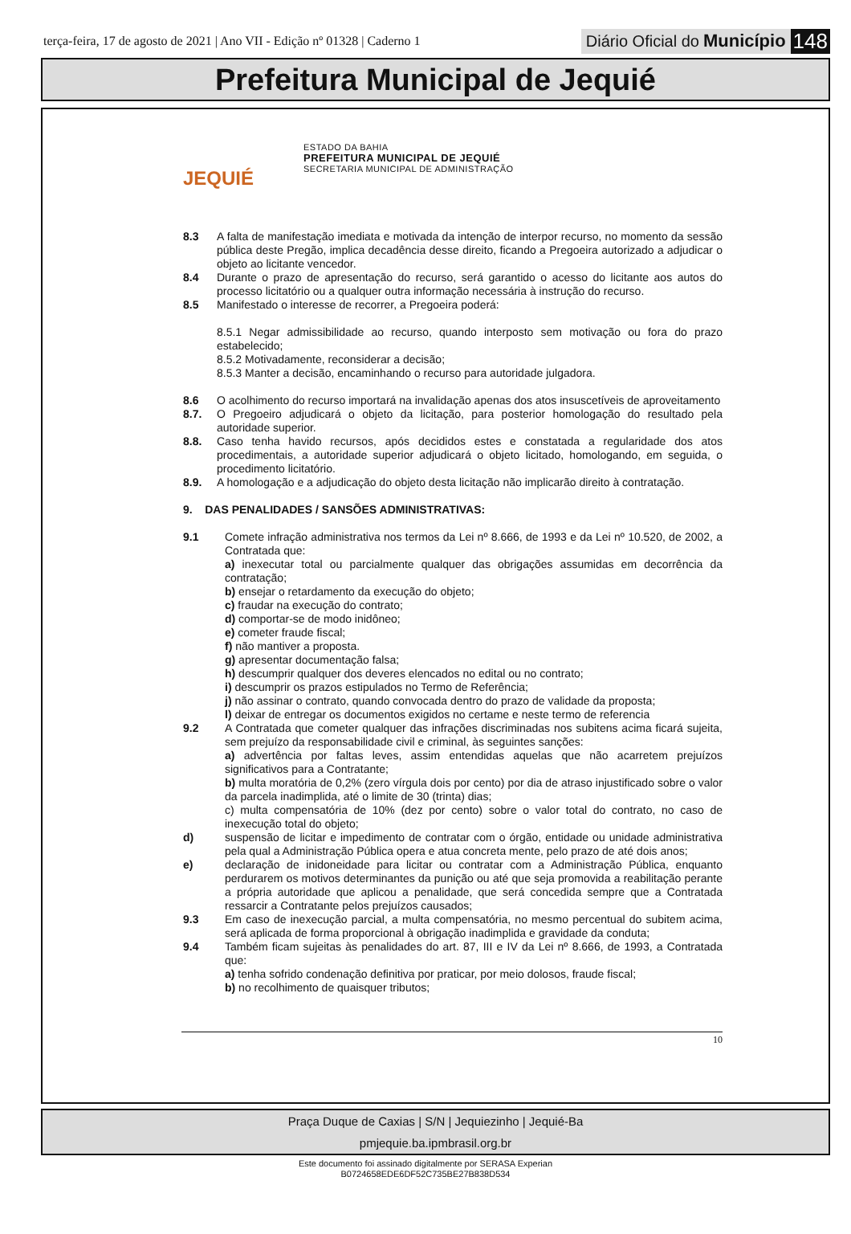terça-feira, 17 de agosto de 2021 | Ano VII - Edição nº 01328 | Caderno 1
Diário Oficial do Município 148
Prefeitura Municipal de Jequié
JEQUIÉ
ESTADO DA BAHIA
PREFEITURA MUNICIPAL DE JEQUIÉ
SECRETARIA MUNICIPAL DE ADMINISTRAÇÃO
8.3 A falta de manifestação imediata e motivada da intenção de interpor recurso, no momento da sessão pública deste Pregão, implica decadência desse direito, ficando a Pregoeira autorizado a adjudicar o objeto ao licitante vencedor.
8.4 Durante o prazo de apresentação do recurso, será garantido o acesso do licitante aos autos do processo licitatório ou a qualquer outra informação necessária à instrução do recurso.
8.5 Manifestado o interesse de recorrer, a Pregoeira poderá:
8.5.1 Negar admissibilidade ao recurso, quando interposto sem motivação ou fora do prazo estabelecido;
8.5.2 Motivadamente, reconsiderar a decisão;
8.5.3 Manter a decisão, encaminhando o recurso para autoridade julgadora.
8.6 O acolhimento do recurso importará na invalidação apenas dos atos insuscetíveis de aproveitamento
8.7. O Pregoeiro adjudicará o objeto da licitação, para posterior homologação do resultado pela autoridade superior.
8.8. Caso tenha havido recursos, após decididos estes e constatada a regularidade dos atos procedimentais, a autoridade superior adjudicará o objeto licitado, homologando, em seguida, o procedimento licitatório.
8.9. A homologação e a adjudicação do objeto desta licitação não implicarão direito à contratação.
9. DAS PENALIDADES / SANSÕES ADMINISTRATIVAS:
9.1 Comete infração administrativa nos termos da Lei nº 8.666, de 1993 e da Lei nº 10.520, de 2002, a Contratada que:
a) inexecutar total ou parcialmente qualquer das obrigações assumidas em decorrência da contratação;
b) ensejar o retardamento da execução do objeto;
c) fraudar na execução do contrato;
d) comportar-se de modo inidôneo;
e) cometer fraude fiscal;
f) não mantiver a proposta.
g) apresentar documentação falsa;
h) descumprir qualquer dos deveres elencados no edital ou no contrato;
i) descumprir os prazos estipulados no Termo de Referência;
j) não assinar o contrato, quando convocada dentro do prazo de validade da proposta;
l) deixar de entregar os documentos exigidos no certame e neste termo de referencia
9.2 A Contratada que cometer qualquer das infrações discriminadas nos subitens acima ficará sujeita, sem prejuízo da responsabilidade civil e criminal, às seguintes sanções:
a) advertência por faltas leves, assim entendidas aquelas que não acarretem prejuízos significativos para a Contratante;
b) multa moratória de 0,2% (zero vírgula dois por cento) por dia de atraso injustificado sobre o valor da parcela inadimplida, até o limite de 30 (trinta) dias;
c) multa compensatória de 10% (dez por cento) sobre o valor total do contrato, no caso de inexecução total do objeto;
d) suspensão de licitar e impedimento de contratar com o órgão, entidade ou unidade administrativa pela qual a Administração Pública opera e atua concreta mente, pelo prazo de até dois anos;
e) declaração de inidoneidade para licitar ou contratar com a Administração Pública, enquanto perdurarem os motivos determinantes da punição ou até que seja promovida a reabilitação perante a própria autoridade que aplicou a penalidade, que será concedida sempre que a Contratada ressarcir a Contratante pelos prejuízos causados;
9.3 Em caso de inexecução parcial, a multa compensatória, no mesmo percentual do subitem acima, será aplicada de forma proporcional à obrigação inadimplida e gravidade da conduta;
9.4 Também ficam sujeitas às penalidades do art. 87, III e IV da Lei nº 8.666, de 1993, a Contratada que:
a) tenha sofrido condenação definitiva por praticar, por meio dolosos, fraude fiscal;
b) no recolhimento de quaisquer tributos;
10
Praça Duque de Caxias | S/N | Jequiezinho | Jequié-Ba
pmjequie.ba.ipmbrasil.org.br
Este documento foi assinado digitalmente por SERASA Experian
B0724658EDE6DF52C735BE27B838D534